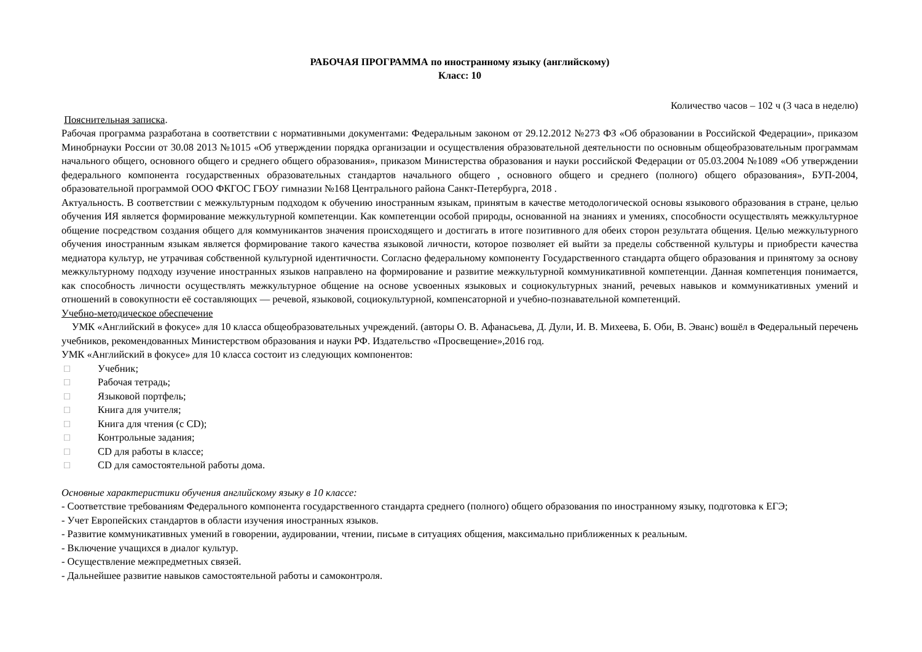РАБОЧАЯ ПРОГРАММА по иностранному языку (английскому)
Класс: 10
Количество часов – 102 ч (3 часа в неделю)
Пояснительная записка.
Рабочая программа разработана в соответствии с нормативными документами: Федеральным законом от 29.12.2012 №273 ФЗ «Об образовании в Российской Федерации», приказом Минобрнауки России от 30.08 2013 №1015 «Об утверждении порядка организации и осуществления образовательной деятельности по основным общеобразовательным программам начального общего, основного общего и среднего общего образования», приказом Министерства образования и науки российской Федерации от 05.03.2004 №1089 «Об утверждении федерального компонента государственных образовательных стандартов начального общего , основного общего и среднего (полного) общего образования», БУП-2004, образовательной программой ООО ФКГОС ГБОУ гимназии №168 Центрального района Санкт-Петербурга, 2018 .
Актуальность. В соответствии с межкультурным подходом к обучению иностранным языкам, принятым в качестве методологической основы языкового образования в стране, целью обучения ИЯ является формирование межкультурной компетенции. Как компетенции особой природы, основанной на знаниях и умениях, способности осуществлять межкультурное общение посредством создания общего для коммуникантов значения происходящего и достигать в итоге позитивного для обеих сторон результата общения. Целью межкультурного обучения иностранным языкам является формирование такого качества языковой личности, которое позволяет ей выйти за пределы собственной культуры и приобрести качества медиатора культур, не утрачивая собственной культурной идентичности. Согласно федеральному компоненту Государственного стандарта общего образования и принятому за основу межкультурному подходу изучение иностранных языков направлено на формирование и развитие межкультурной коммуникативной компетенции. Данная компетенция понимается, как способность личности осуществлять межкультурное общение на основе усвоенных языковых и социокультурных знаний, речевых навыков и коммуникативных умений и отношений в совокупности её составляющих — речевой, языковой, социокультурной, компенсаторной и учебно-познавательной компетенций.
Учебно-методическое обеспечение
УМК «Английский в фокусе» для 10 класса общеобразовательных учреждений. (авторы О. В. Афанасьева, Д. Дули, И. В. Михеева, Б. Оби, В. Эванс) вошёл в Федеральный перечень учебников, рекомендованных Министерством образования и науки РФ. Издательство «Просвещение»,2016 год.
УМК «Английский в фокусе» для 10 класса состоит из следующих компонентов:
□ Учебник;
□ Рабочая тетрадь;
□ Языковой портфель;
□ Книга для учителя;
□ Книга для чтения (с CD);
□ Контрольные задания;
□ CD для работы в классе;
□ CD для самостоятельной работы дома.
Основные характеристики обучения английскому языку в 10 классе:
- Соответствие требованиям Федерального компонента государственного стандарта среднего (полного) общего образования по иностранному языку, подготовка к ЕГЭ;
- Учет Европейских стандартов в области изучения иностранных языков.
- Развитие коммуникативных умений в говорении, аудировании, чтении, письме в ситуациях общения, максимально приближенных к реальным.
- Включение учащихся в диалог культур.
- Осуществление межпредметных связей.
- Дальнейшее развитие навыков самостоятельной работы и самоконтроля.